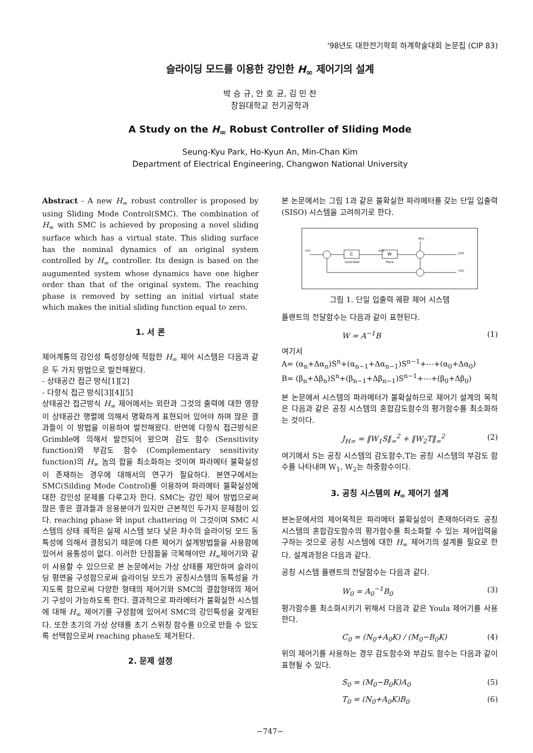'98년도 대한전기학회 하계학술대회 논문집 (CIP 83)
슬라이딩 모드를 이용한 강인한 H<sub>∞</sub> 제어기의 설계
박 승 규, 안 호 균, 김 민 찬
창원대학교 전기공학과
A Study on the H<sub>∞</sub> Robust Controller of Sliding Mode
Seung-Kyu Park, Ho-Kyun An, Min-Chan Kim
Department of Electrical Engineering, Changwon National University
Abstract - A new H<sub>∞</sub> robust controller is proposed by using Sliding Mode Control(SMC). The combination of H<sub>∞</sub> with SMC is achieved by proposing a novel sliding surface which has a virtual state. This sliding surface has the nominal dynamics of an original system controlled by H<sub>∞</sub> controller. Its design is based on the augumented system whose dynamics have one higher order than that of the original system. The reaching phase is removed by setting an initial virtual state which makes the initial sliding function equal to zero.
1. 서 론
제어계통의 강인성 특성향상에 적합한 H<sub>∞</sub> 제어 시스템은 다음과 같은 두 가지 방법으로 발전해왔다.
- 상태공간 접근 방식[1][2]
- 다항식 접근 방식[3][4][5]
상태공간 접근방식 H<sub>∞</sub> 제어에서는 외란과 그것의 출력에 대한 영향이 상태공간 행렬에 의해서 명확하게 표현되어 있어야 하며 많은 결과들이 이 방법을 이용하여 발전해왔다. 반면에 다항식 접근방식은 Grimble에 의해서 발전되어 왔으며 감도 함수 (Sensitivity function)와 부감도 함수 (Complementary sensitivity function)의 H<sub>∞</sub> 놈의 합을 최소화하는 것이며 파라메터 불확실성이 존재하는 경우에 대해서의 연구가 필요하다. 본연구에서는 SMC(Silding Mode Control)를 이용하여 파라메터 불확실성에 대한 강인성 문제를 다루고자 한다. SMC는 강인 제어 방법으로써 많은 좋은 결과들과 응용분야가 있지만 근본적인 두가지 문제점이 있다. reaching phase 와 input chattering 이 그것이며 SMC 시스템의 상태 궤적은 실제 시스템 보다 낮은 차수의 슬라이딩 모드 동특성에 의해서 결정되기 때문에 다른 제어기 설계방법들을 사용함에 있어서 융통성이 없다. 이러한 단점들을 극복해야만 H<sub>∞</sub>제어기와 같이 사용할 수 있으므로 본 논문에서는 가상 상태를 제안하여 슬라이딩 평면을 구성함으로써 슬라이딩 모드가 공칭시스템의 동특성을 가지도록 함으로써 다양한 형태의 제어기와 SMC의 결합형태의 제어기 구성이 가능하도록 한다. 결과적으로 파라메터가 불확실한 시스템에 대해 H<sub>∞</sub> 제어기를 구성함에 있어서 SMC의 강인특성을 갖게된다. 또한 초기의 가상 상태를 초기 스위칭 함수를 0으로 만들 수 있도록 선택함으로써 reaching phase도 제거된다.
2. 문제 설정
본 논문에서는 그림 1과 같은 불확실한 파라메터를 갖는 단일 입출력(SISO) 시스템을 고려하기로 한다.
r(s)
C
Controller
u(s)
W
Plant
d(s)
y(s)
n(s)
그림 1. 단일 입출력 궤환 제어 시스템
플랜트의 전달함수는 다음과 같이 표현된다.
W = A<sup>−1</sup>B (1)
여기서
A= (α<sub>n</sub>+Δα<sub>n</sub>)S<sup>n</sup>+(α<sub>n−1</sub>+Δα<sub>n−1</sub>)S<sup>n−1</sup>+⋯+(α<sub>0</sub>+Δα<sub>0</sub>)
B= (β<sub>n</sub>+Δβ<sub>n</sub>)S<sup>n</sup>+(β<sub>n−1</sub>+Δβ<sub>n−1</sub>)S<sup>n−1</sup>+⋯+(β<sub>0</sub>+Δβ<sub>0</sub>)
본 논문에서 시스템의 파라메터가 불확실하므로 제어기 설계의 목적은 다음과 같은 공칭 시스템의 혼합감도함수의 평가함수를 최소화하는 것이다.
J<sub>H∞</sub> = ‖W<sub>1</sub>S‖<sub>∞</sub><sup>2</sup> + ‖W<sub>2</sub>T‖<sub>∞</sub><sup>2</sup> (2)
여기에서 S는 공칭 시스템의 감도함수,T는 공칭 시스템의 부감도 함수를 나타내며 W<sub>1</sub>, W<sub>2</sub>는 하중함수이다.
3. 공칭 시스템의 H<sub>∞</sub> 제어기 설계
본논문에서의 제어목적은 파라메터 불확실성이 존재하더라도 공칭 시스템의 혼합감도함수의 평가함수를 최소화할 수 있는 제어입력을 구하는 것으로 공칭 시스템에 대한 H<sub>∞</sub> 제어기의 설계를 필요로 한다. 설계과정은 다음과 같다.
공칭 시스템 플랜트의 전달함수는 다음과 같다.
W<sub>0</sub> = A<sub>0</sub><sup>−1</sup>B<sub>0</sub> (3)
평가함수를 최소화시키기 위해서 다음과 같은 Youla 제어기를 사용한다.
C<sub>0</sub> = (N<sub>0</sub>+A<sub>0</sub>K) / (M<sub>0</sub>−B<sub>0</sub>K) (4)
위의 제어기를 사용하는 경우 감도함수와 부감도 함수는 다음과 같이 표현될 수 있다.
S<sub>0</sub> = (M<sub>0</sub>−B<sub>0</sub>K)A<sub>0</sub> (5)
T<sub>0</sub> = (N<sub>0</sub>+A<sub>0</sub>K)B<sub>0</sub> (6)
−747−